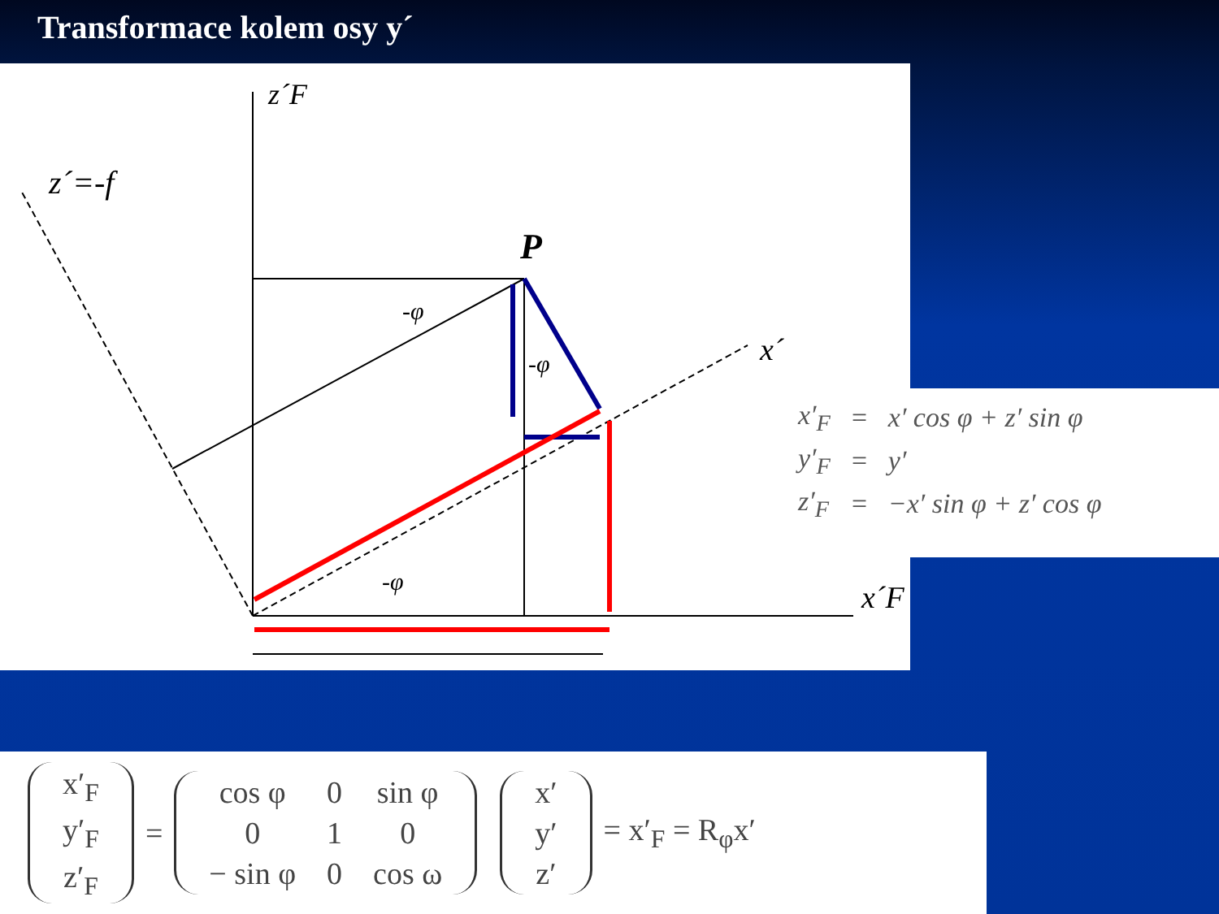Transformace kolem osy y´
z´F
z´=-f
P
-φ
-φ
-φ
x´
x´F
| x′<sub>F</sub> | = | x′ cos φ + z′ sin φ |
| y′<sub>F</sub> | = | y′ |
| z′<sub>F</sub> | = | −x′ sin φ + z′ cos φ |
| x′<sub>F</sub> |
| y′<sub>F</sub> |
| z′<sub>F</sub> |
=
| cos φ | 0 | sin φ |
| 0 | 1 | 0 |
| − sin φ | 0 | cos ω |
| x′ |
| y′ |
| z′ |
= x′<sub>F</sub> = R<sub>φ</sub>x′